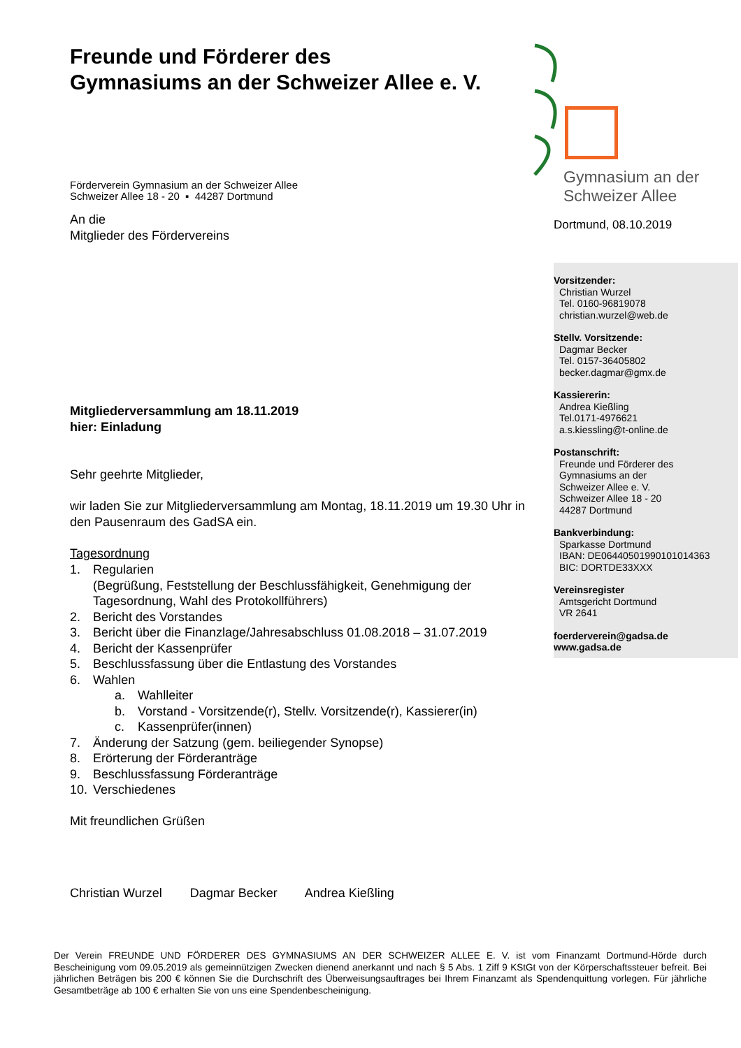Freunde und Förderer des
Gymnasiums an der Schweizer Allee e. V.
Förderverein Gymnasium an der Schweizer Allee
Schweizer Allee 18 - 20 ▪ 44287 Dortmund
An die
Mitglieder des Fördervereins
Mitgliederversammlung am 18.11.2019
hier: Einladung
Sehr geehrte Mitglieder,
wir laden Sie zur Mitgliederversammlung am Montag, 18.11.2019 um 19.30 Uhr in den Pausenraum des GadSA ein.
Tagesordnung
1. Regularien
(Begrüßung, Feststellung der Beschlussfähigkeit, Genehmigung der Tagesordnung, Wahl des Protokollführers)
2. Bericht des Vorstandes
3. Bericht über die Finanzlage/Jahresabschluss 01.08.2018 – 31.07.2019
4. Bericht der Kassenprüfer
5. Beschlussfassung über die Entlastung des Vorstandes
6. Wahlen
a. Wahlleiter
b. Vorstand - Vorsitzende(r), Stellv. Vorsitzende(r), Kassierer(in)
c. Kassenprüfer(innen)
7. Änderung der Satzung (gem. beiliegender Synopse)
8. Erörterung der Förderanträge
9. Beschlussfassung Förderanträge
10. Verschiedenes
Mit freundlichen Grüßen
Christian Wurzel Dagmar Becker Andrea Kießling
Gymnasium an der
Schweizer Allee
Dortmund, 08.10.2019
Vorsitzender:
Christian Wurzel
Tel. 0160-96819078
christian.wurzel@web.de
Stellv. Vorsitzende:
Dagmar Becker
Tel. 0157-36405802
becker.dagmar@gmx.de
Kassiererin:
Andrea Kießling
Tel.0171-4976621
a.s.kiessling@t-online.de
Postanschrift:
Freunde und Förderer des
Gymnasiums an der
Schweizer Allee e. V.
Schweizer Allee 18 - 20
44287 Dortmund
Bankverbindung:
Sparkasse Dortmund
IBAN: DE06440501990101014363
BIC: DORTDE33XXX
Vereinsregister
Amtsgericht Dortmund
VR 2641
foerderverein@gadsa.de
www.gadsa.de
Der Verein FREUNDE UND FÖRDERER DES GYMNASIUMS AN DER SCHWEIZER ALLEE E. V. ist vom Finanzamt Dortmund-Hörde durch Bescheinigung vom 09.05.2019 als gemeinnützigen Zwecken dienend anerkannt und nach § 5 Abs. 1 Ziff 9 KStGt von der Körperschaftssteuer befreit. Bei jährlichen Beträgen bis 200 € können Sie die Durchschrift des Überweisungsauftrages bei Ihrem Finanzamt als Spendenquittung vorlegen. Für jährliche Gesamtbeträge ab 100 € erhalten Sie von uns eine Spendenbescheinigung.